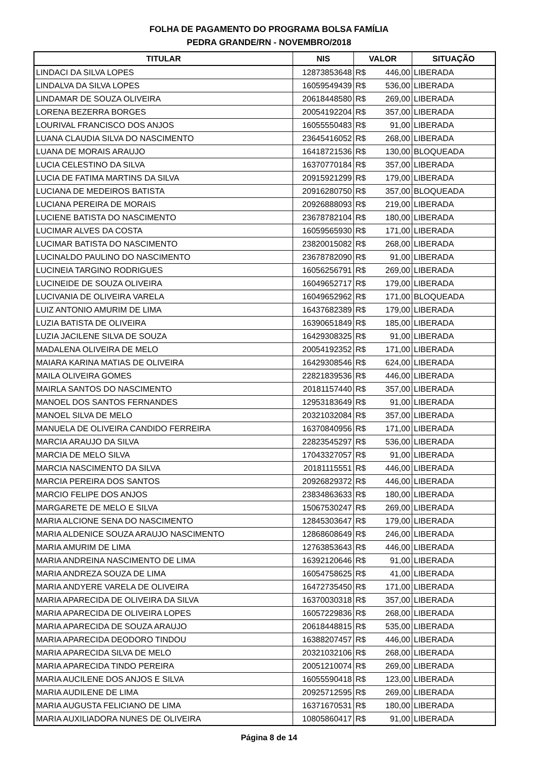FOLHA DE PAGAMENTO DO PROGRAMA BOLSA FAMÍLIA
PEDRA GRANDE/RN - NOVEMBRO/2018
| TITULAR | NIS | VALOR | SITUAÇÃO |
| --- | --- | --- | --- |
| LINDACI DA SILVA LOPES | 12873853648 | R$ 446,00 | LIBERADA |
| LINDALVA DA SILVA LOPES | 16059549439 | R$ 536,00 | LIBERADA |
| LINDAMAR DE SOUZA OLIVEIRA | 20618448580 | R$ 269,00 | LIBERADA |
| LORENA BEZERRA BORGES | 20054192204 | R$ 357,00 | LIBERADA |
| LOURIVAL FRANCISCO DOS ANJOS | 16055550483 | R$ 91,00 | LIBERADA |
| LUANA CLAUDIA SILVA DO NASCIMENTO | 23645416052 | R$ 268,00 | LIBERADA |
| LUANA DE MORAIS ARAUJO | 16418721536 | R$ 130,00 | BLOQUEADA |
| LUCIA CELESTINO DA SILVA | 16370770184 | R$ 357,00 | LIBERADA |
| LUCIA DE FATIMA MARTINS DA SILVA | 20915921299 | R$ 179,00 | LIBERADA |
| LUCIANA DE MEDEIROS BATISTA | 20916280750 | R$ 357,00 | BLOQUEADA |
| LUCIANA PEREIRA DE MORAIS | 20926888093 | R$ 219,00 | LIBERADA |
| LUCIENE BATISTA DO NASCIMENTO | 23678782104 | R$ 180,00 | LIBERADA |
| LUCIMAR ALVES DA COSTA | 16059565930 | R$ 171,00 | LIBERADA |
| LUCIMAR BATISTA DO NASCIMENTO | 23820015082 | R$ 268,00 | LIBERADA |
| LUCINALDO PAULINO DO NASCIMENTO | 23678782090 | R$ 91,00 | LIBERADA |
| LUCINEIA TARGINO RODRIGUES | 16056256791 | R$ 269,00 | LIBERADA |
| LUCINEIDE DE SOUZA OLIVEIRA | 16049652717 | R$ 179,00 | LIBERADA |
| LUCIVANIA DE OLIVEIRA VARELA | 16049652962 | R$ 171,00 | BLOQUEADA |
| LUIZ ANTONIO AMURIM DE LIMA | 16437682389 | R$ 179,00 | LIBERADA |
| LUZIA BATISTA DE OLIVEIRA | 16390651849 | R$ 185,00 | LIBERADA |
| LUZIA JACILENE SILVA DE SOUZA | 16429308325 | R$ 91,00 | LIBERADA |
| MADALENA OLIVEIRA DE MELO | 20054192352 | R$ 171,00 | LIBERADA |
| MAIARA KARINA MATIAS DE OLIVEIRA | 16429308546 | R$ 624,00 | LIBERADA |
| MAILA OLIVEIRA GOMES | 22821839536 | R$ 446,00 | LIBERADA |
| MAIRLA SANTOS DO NASCIMENTO | 20181157440 | R$ 357,00 | LIBERADA |
| MANOEL DOS SANTOS FERNANDES | 12953183649 | R$ 91,00 | LIBERADA |
| MANOEL SILVA DE MELO | 20321032084 | R$ 357,00 | LIBERADA |
| MANUELA DE OLIVEIRA CANDIDO FERREIRA | 16370840956 | R$ 171,00 | LIBERADA |
| MARCIA ARAUJO DA SILVA | 22823545297 | R$ 536,00 | LIBERADA |
| MARCIA DE MELO SILVA | 17043327057 | R$ 91,00 | LIBERADA |
| MARCIA NASCIMENTO DA SILVA | 20181115551 | R$ 446,00 | LIBERADA |
| MARCIA PEREIRA DOS SANTOS | 20926829372 | R$ 446,00 | LIBERADA |
| MARCIO FELIPE DOS ANJOS | 23834863633 | R$ 180,00 | LIBERADA |
| MARGARETE DE MELO E SILVA | 15067530247 | R$ 269,00 | LIBERADA |
| MARIA ALCIONE SENA DO NASCIMENTO | 12845303647 | R$ 179,00 | LIBERADA |
| MARIA ALDENICE SOUZA ARAUJO NASCIMENTO | 12868608649 | R$ 246,00 | LIBERADA |
| MARIA AMURIM DE LIMA | 12763853643 | R$ 446,00 | LIBERADA |
| MARIA ANDREINA NASCIMENTO DE LIMA | 16392120646 | R$ 91,00 | LIBERADA |
| MARIA ANDREZA SOUZA DE LIMA | 16054758625 | R$ 41,00 | LIBERADA |
| MARIA ANDYERE VARELA DE OLIVEIRA | 16472735450 | R$ 171,00 | LIBERADA |
| MARIA APARECIDA DE OLIVEIRA DA SILVA | 16370030318 | R$ 357,00 | LIBERADA |
| MARIA APARECIDA DE OLIVEIRA LOPES | 16057229836 | R$ 268,00 | LIBERADA |
| MARIA APARECIDA DE SOUZA ARAUJO | 20618448815 | R$ 535,00 | LIBERADA |
| MARIA APARECIDA DEODORO TINDOU | 16388207457 | R$ 446,00 | LIBERADA |
| MARIA APARECIDA SILVA DE MELO | 20321032106 | R$ 268,00 | LIBERADA |
| MARIA APARECIDA TINDO PEREIRA | 20051210074 | R$ 269,00 | LIBERADA |
| MARIA AUCILENE DOS ANJOS E SILVA | 16055590418 | R$ 123,00 | LIBERADA |
| MARIA AUDILENE DE LIMA | 20925712595 | R$ 269,00 | LIBERADA |
| MARIA AUGUSTA FELICIANO DE LIMA | 16371670531 | R$ 180,00 | LIBERADA |
| MARIA AUXILIADORA NUNES DE OLIVEIRA | 10805860417 | R$ 91,00 | LIBERADA |
Página 8 de 14